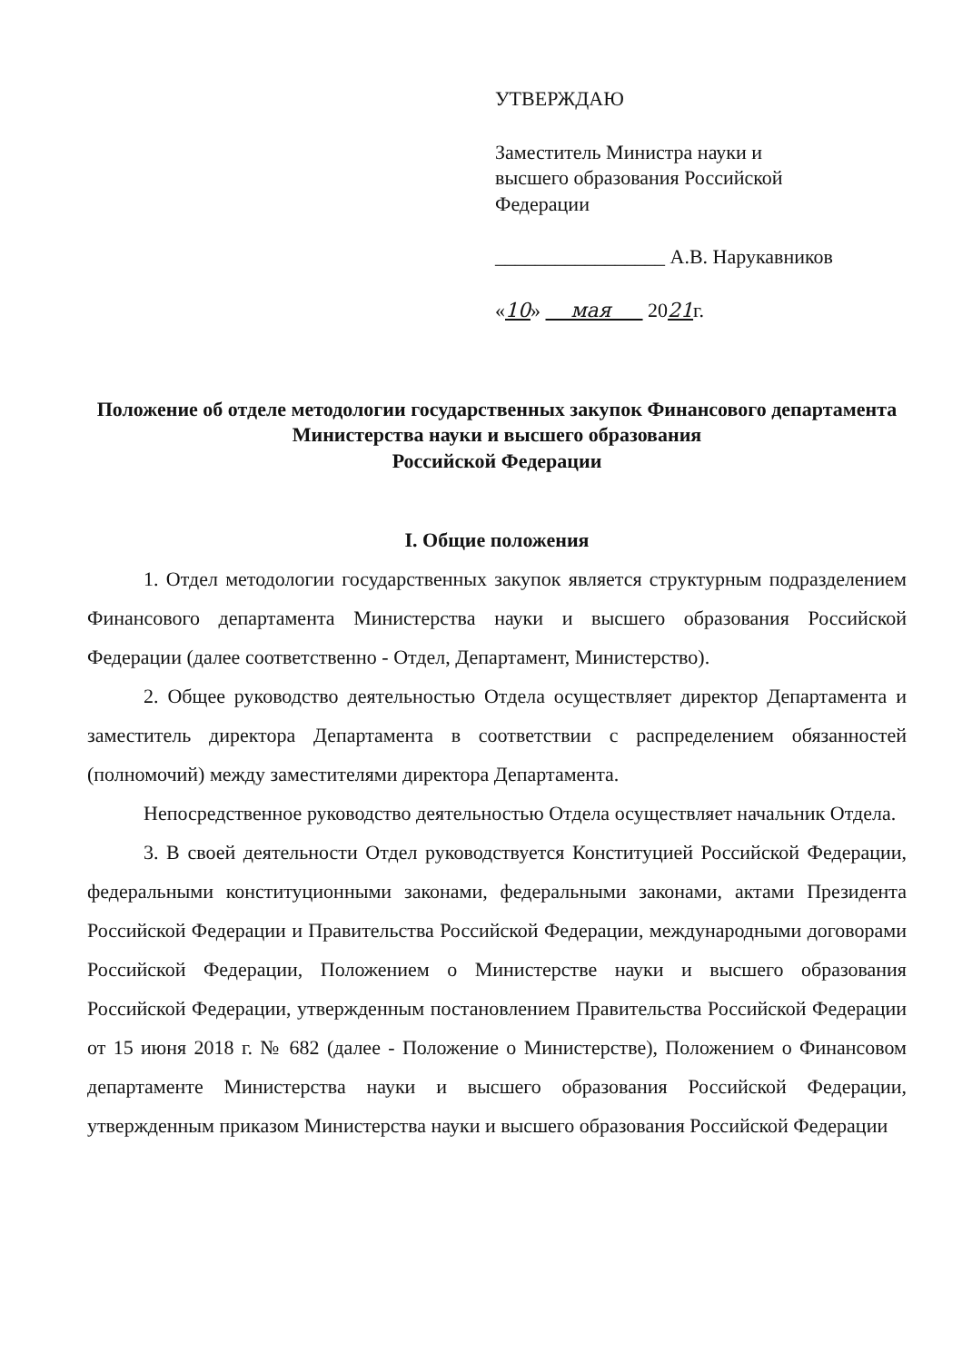УТВЕРЖДАЮ
Заместитель Министра науки и
высшего образования Российской
Федерации
_________________ А.В. Нарукавников
«10» мая 2021г.
Положение об отделе методологии государственных закупок Финансового департамента Министерства науки и высшего образования
Российской Федерации
I. Общие положения
1. Отдел методологии государственных закупок является структурным подразделением Финансового департамента Министерства науки и высшего образования Российской Федерации (далее соответственно - Отдел, Департамент, Министерство).
2. Общее руководство деятельностью Отдела осуществляет директор Департамента и заместитель директора Департамента в соответствии с распределением обязанностей (полномочий) между заместителями директора Департамента.
Непосредственное руководство деятельностью Отдела осуществляет начальник Отдела.
3. В своей деятельности Отдел руководствуется Конституцией Российской Федерации, федеральными конституционными законами, федеральными законами, актами Президента Российской Федерации и Правительства Российской Федерации, международными договорами Российской Федерации, Положением о Министерстве науки и высшего образования Российской Федерации, утвержденным постановлением Правительства Российской Федерации от 15 июня 2018 г. № 682 (далее - Положение о Министерстве), Положением о Финансовом департаменте Министерства науки и высшего образования Российской Федерации, утвержденным приказом Министерства науки и высшего образования Российской Федерации